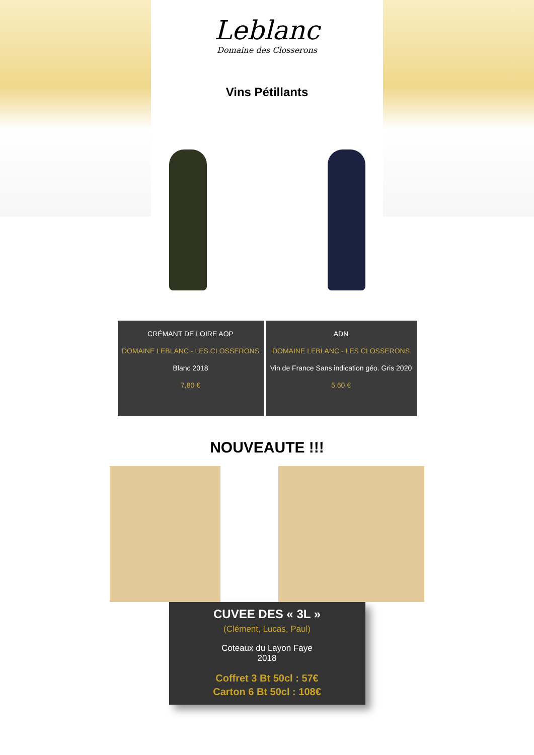Leblanc
Domaine des Closserons
Vins Pétillants
CRÉMANT DE LOIRE AOP
DOMAINE LEBLANC - LES CLOSSERONS
Blanc 2018
7,80 €
ADN
DOMAINE LEBLANC - LES CLOSSERONS
Vin de France Sans indication géo. Gris 2020
5,60 €
NOUVEAUTE !!!
CUVEE DES « 3L »
(Clément, Lucas, Paul)
Coteaux du Layon Faye
2018
Coffret 3 Bt 50cl : 57€
Carton 6 Bt 50cl : 108€